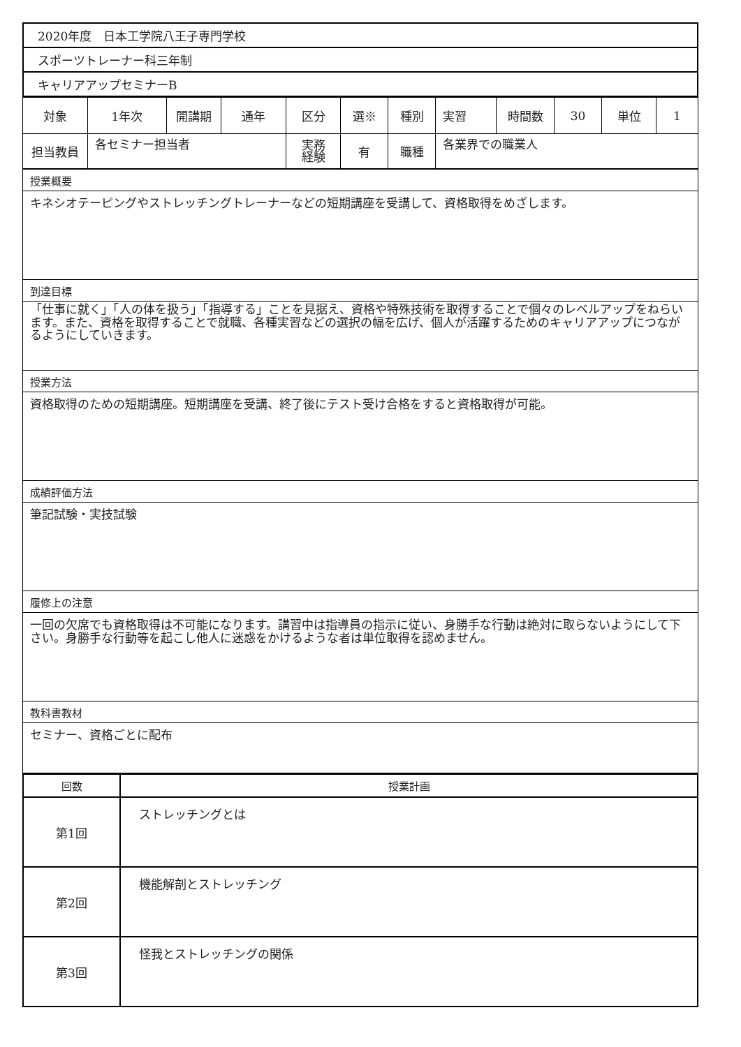| 2020年度 日本工学院八王子専門学校 |
| スポーツトレーナー科三年制 |
| キャリアアップセミナーB |
| 対象 | 1年次 | 開講期 | 通年 | 区分 | 選※ | 種別 | 実習 | 時間数 | 30 | 単位 | 1 |
| 担当教員 | 各セミナー担当者 | | | 実務 経験 | 有 | 職種 | 各業界での職業人 | | | | |
| 授業概要 |
| キネシオテーピングやストレッチングトレーナーなどの短期講座を受講して、資格取得をめざします。 |
| 到達目標 |
| 「仕事に就く」「人の体を扱う」「指導する」ことを見据え、資格や特殊技術を取得することで個々のレベルアップをねらいます。また、資格を取得することで就職、各種実習などの選択の幅を広げ、個人が活躍するためのキャリアアップにつながるようにしていきます。 |
| 授業方法 |
| 資格取得のための短期講座。短期講座を受講、終了後にテスト受け合格をすると資格取得が可能。 |
| 成績評価方法 |
| 筆記試験・実技試験 |
| 履修上の注意 |
| 一回の欠席でも資格取得は不可能になります。講習中は指導員の指示に従い、身勝手な行動は絶対に取らないようにして下さい。身勝手な行動等を起こし他人に迷惑をかけるような者は単位取得を認めません。 |
| 教科書教材 |
| セミナー、資格ごとに配布 |
| 回数 | 授業計画 |
| --- | --- |
| 第1回 | ストレッチングとは |
| 第2回 | 機能解剖とストレッチング |
| 第3回 | 怪我とストレッチングの関係 |